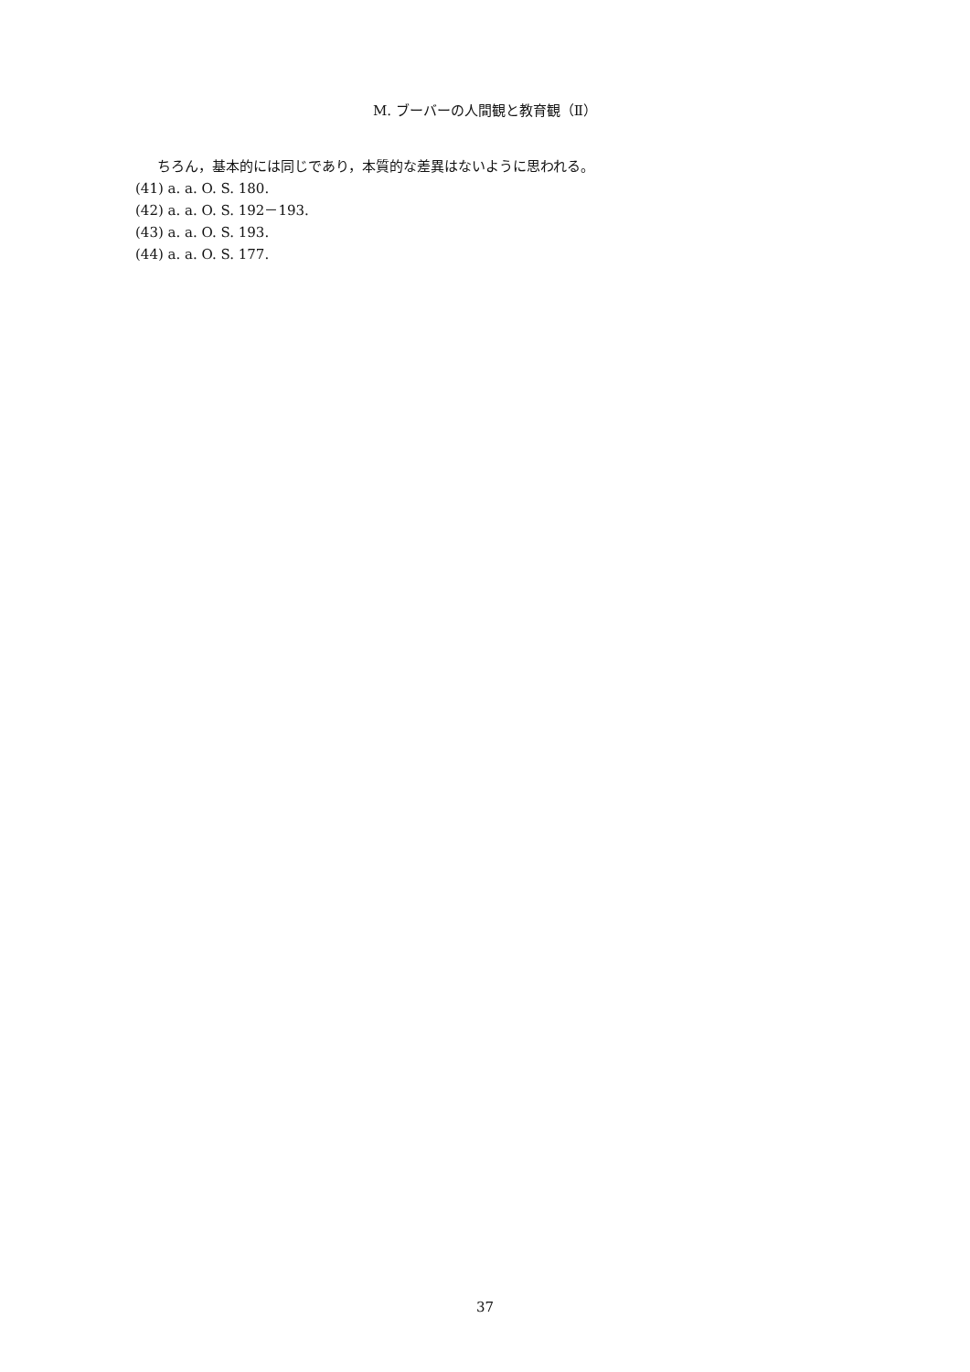M. ブーバーの人間観と教育観（Ⅱ）
ちろん，基本的には同じであり，本質的な差異はないように思われる。
(41) a. a. O. S. 180.
(42) a. a. O. S. 192－193.
(43) a. a. O. S. 193.
(44) a. a. O. S. 177.
37